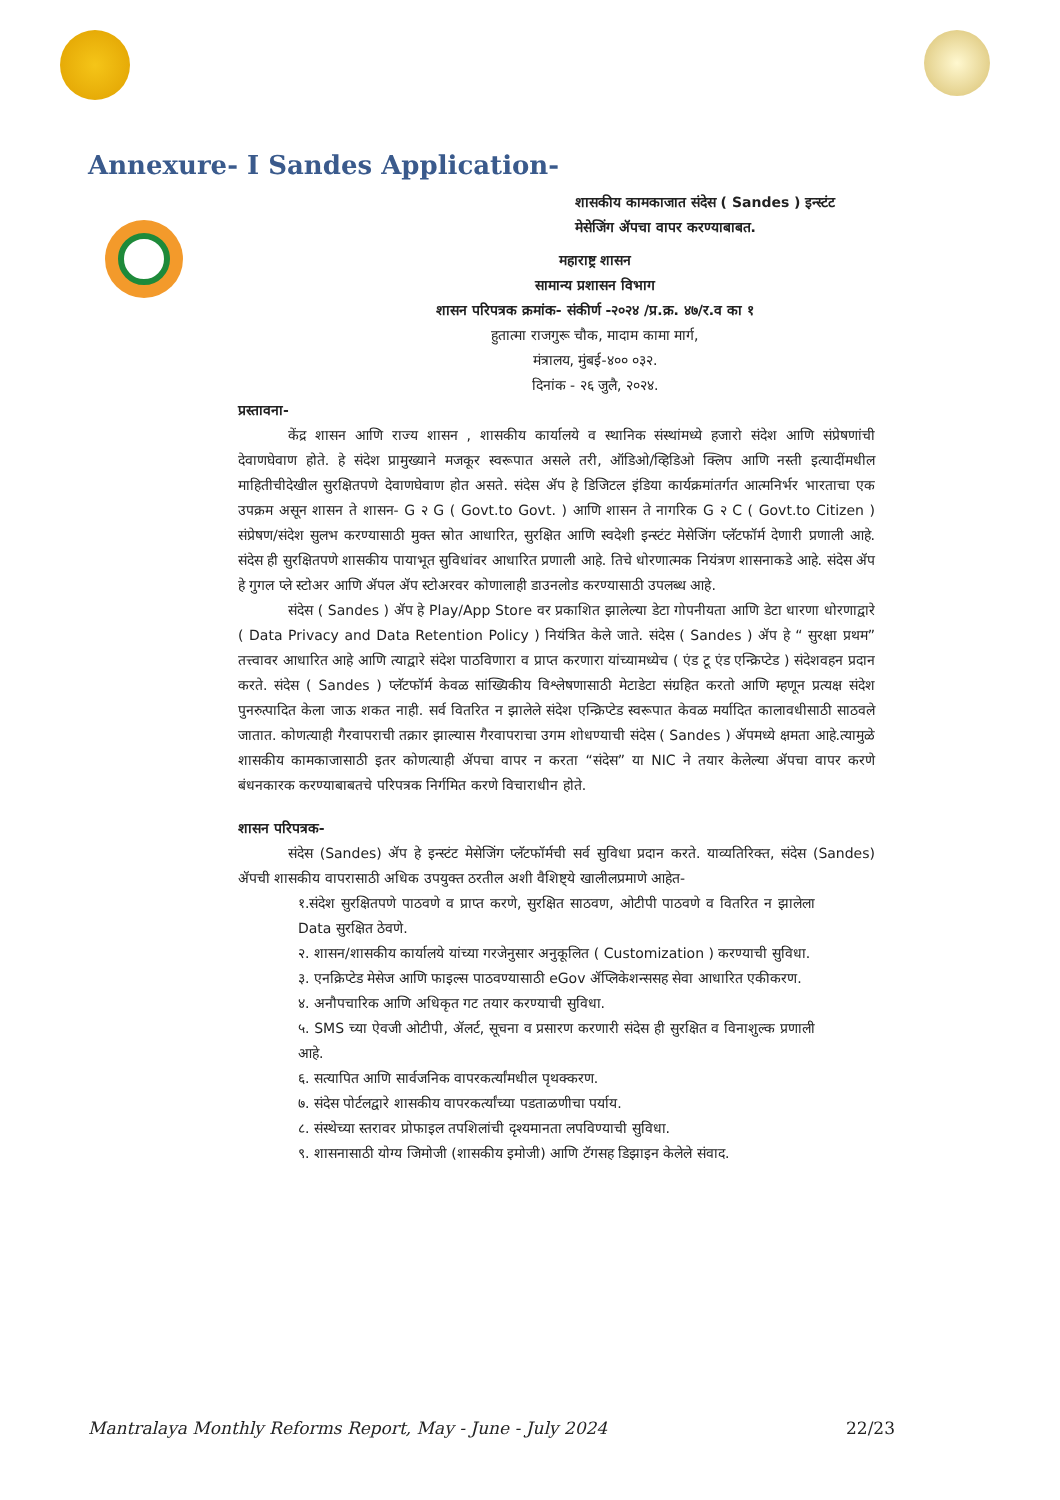Annexure- I Sandes Application-
शासकीय कामकाजात संदेस ( Sandes ) इन्स्टंट
मेसेजिंग ॲपचा वापर करण्याबाबत.
महाराष्ट्र शासन
सामान्य प्रशासन विभाग
शासन परिपत्रक क्रमांक- संकीर्ण -२०२४ /प्र.क्र. ४७/र.व का १
हुतात्मा राजगुरू चौक, मादाम कामा मार्ग,
मंत्रालय, मुंबई-४०० ०३२.
दिनांक - २६ जुलै, २०२४.
प्रस्तावना-
केंद्र शासन आणि राज्य शासन , शासकीय कार्यालये व स्थानिक संस्थांमध्ये हजारो संदेश आणि संप्रेषणांची देवाणघेवाण होते. हे संदेश प्रामुख्याने मजकूर स्वरूपात असले तरी, ऑडिओ/व्हिडिओ क्लिप आणि नस्ती इत्यादींमधील माहितीचीदेखील सुरक्षितपणे देवाणघेवाण होत असते. संदेस ॲप हे डिजिटल इंडिया कार्यक्रमांतर्गत आत्मनिर्भर भारताचा एक उपक्रम असून शासन ते शासन- G २ G ( Govt.to Govt. ) आणि शासन ते नागरिक G २ C ( Govt.to Citizen ) संप्रेषण/संदेश सुलभ करण्यासाठी मुक्त स्रोत आधारित, सुरक्षित आणि स्वदेशी इन्स्टंट मेसेजिंग प्लॅटफॉर्म देणारी प्रणाली आहे. संदेस ही सुरक्षितपणे शासकीय पायाभूत सुविधांवर आधारित प्रणाली आहे. तिचे धोरणात्मक नियंत्रण शासनाकडे आहे. संदेस ॲप हे गुगल प्ले स्टोअर आणि ॲपल ॲप स्टोअरवर कोणालाही डाउनलोड करण्यासाठी उपलब्ध आहे.
संदेस ( Sandes ) ॲप हे Play/App Store वर प्रकाशित झालेल्या डेटा गोपनीयता आणि डेटा धारणा धोरणाद्वारे ( Data Privacy and Data Retention Policy ) नियंत्रित केले जाते. संदेस ( Sandes ) ॲप हे “ सुरक्षा प्रथम” तत्त्वावर आधारित आहे आणि त्याद्वारे संदेश पाठविणारा व प्राप्त करणारा यांच्यामध्येच ( एंड टू एंड एन्क्रिप्टेड ) संदेशवहन प्रदान करते. संदेस ( Sandes ) प्लॅटफॉर्म केवळ सांख्यिकीय विश्लेषणासाठी मेटाडेटा संग्रहित करतो आणि म्हणून प्रत्यक्ष संदेश पुनरुत्पादित केला जाऊ शकत नाही. सर्व वितरित न झालेले संदेश एन्क्रिप्टेड स्वरूपात केवळ मर्यादित कालावधीसाठी साठवले जातात. कोणत्याही गैरवापराची तक्रार झाल्यास गैरवापराचा उगम शोधण्याची संदेस ( Sandes ) ॲपमध्ये क्षमता आहे.त्यामुळे शासकीय कामकाजासाठी इतर कोणत्याही ॲपचा वापर न करता “संदेस” या NIC ने तयार केलेल्या ॲपचा वापर करणे बंधनकारक करण्याबाबतचे परिपत्रक निर्गमित करणे विचाराधीन होते.
शासन परिपत्रक-
संदेस (Sandes) ॲप हे इन्स्टंट मेसेजिंग प्लॅटफॉर्मची सर्व सुविधा प्रदान करते. याव्यतिरिक्त, संदेस (Sandes) ॲपची शासकीय वापरासाठी अधिक उपयुक्त ठरतील अशी वैशिष्ट्ये खालीलप्रमाणे आहेत-
१.संदेश सुरक्षितपणे पाठवणे व प्राप्त करणे, सुरक्षित साठवण, ओटीपी पाठवणे व वितरित न झालेला Data सुरक्षित ठेवणे.
२. शासन/शासकीय कार्यालये यांच्या गरजेनुसार अनुकूलित ( Customization ) करण्याची सुविधा.
३. एनक्रिप्टेड मेसेज आणि फाइल्स पाठवण्यासाठी eGov ॲप्लिकेशन्ससह सेवा आधारित एकीकरण.
४. अनौपचारिक आणि अधिकृत गट तयार करण्याची सुविधा.
५. SMS च्या ऐवजी ओटीपी, ॲलर्ट, सूचना व प्रसारण करणारी संदेस ही सुरक्षित व विनाशुल्क प्रणाली आहे.
६. सत्यापित आणि सार्वजनिक वापरकर्त्यांमधील पृथक्करण.
७. संदेस पोर्टलद्वारे शासकीय वापरकर्त्यांच्या पडताळणीचा पर्याय.
८. संस्थेच्या स्तरावर प्रोफाइल तपशिलांची दृश्यमानता लपविण्याची सुविधा.
९. शासनासाठी योग्य जिमोजी (शासकीय इमोजी) आणि टॅगसह डिझाइन केलेले संवाद.
Mantralaya Monthly Reforms Report, May - June - July 2024 22/23